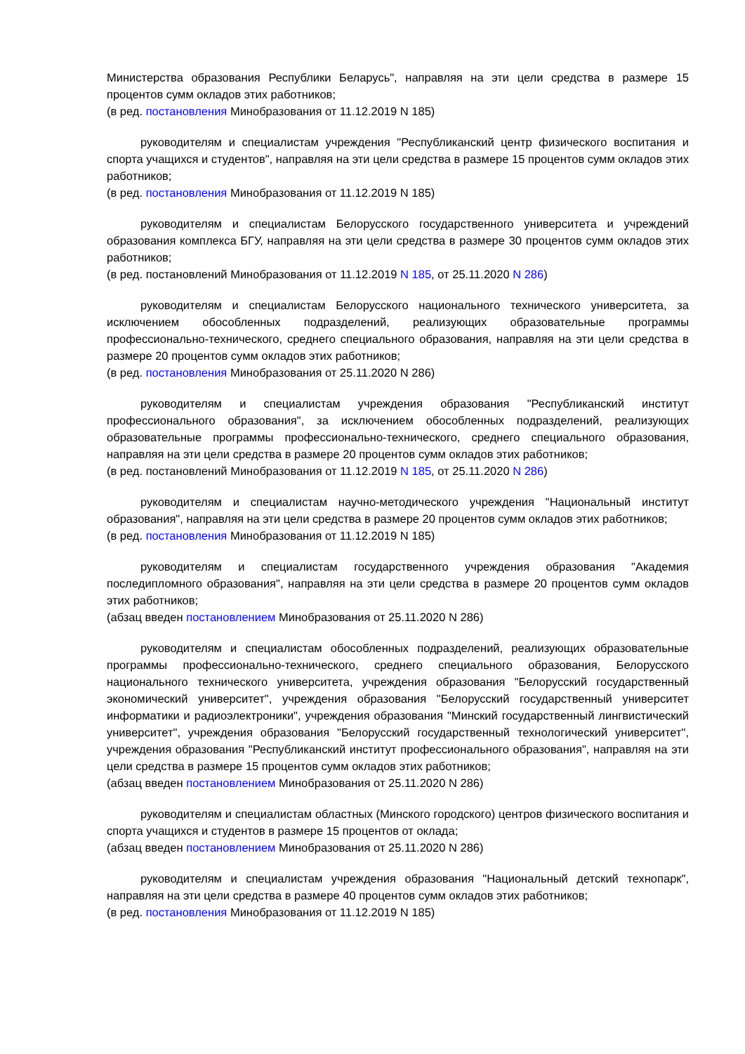Министерства образования Республики Беларусь", направляя на эти цели средства в размере 15 процентов сумм окладов этих работников;
(в ред. постановления Минобразования от 11.12.2019 N 185)
руководителям и специалистам учреждения "Республиканский центр физического воспитания и спорта учащихся и студентов", направляя на эти цели средства в размере 15 процентов сумм окладов этих работников;
(в ред. постановления Минобразования от 11.12.2019 N 185)
руководителям и специалистам Белорусского государственного университета и учреждений образования комплекса БГУ, направляя на эти цели средства в размере 30 процентов сумм окладов этих работников;
(в ред. постановлений Минобразования от 11.12.2019 N 185, от 25.11.2020 N 286)
руководителям и специалистам Белорусского национального технического университета, за исключением обособленных подразделений, реализующих образовательные программы профессионально-технического, среднего специального образования, направляя на эти цели средства в размере 20 процентов сумм окладов этих работников;
(в ред. постановления Минобразования от 25.11.2020 N 286)
руководителям и специалистам учреждения образования "Республиканский институт профессионального образования", за исключением обособленных подразделений, реализующих образовательные программы профессионально-технического, среднего специального образования, направляя на эти цели средства в размере 20 процентов сумм окладов этих работников;
(в ред. постановлений Минобразования от 11.12.2019 N 185, от 25.11.2020 N 286)
руководителям и специалистам научно-методического учреждения "Национальный институт образования", направляя на эти цели средства в размере 20 процентов сумм окладов этих работников;
(в ред. постановления Минобразования от 11.12.2019 N 185)
руководителям и специалистам государственного учреждения образования "Академия последипломного образования", направляя на эти цели средства в размере 20 процентов сумм окладов этих работников;
(абзац введен постановлением Минобразования от 25.11.2020 N 286)
руководителям и специалистам обособленных подразделений, реализующих образовательные программы профессионально-технического, среднего специального образования, Белорусского национального технического университета, учреждения образования "Белорусский государственный экономический университет", учреждения образования "Белорусский государственный университет информатики и радиоэлектроники", учреждения образования "Минский государственный лингвистический университет", учреждения образования "Белорусский государственный технологический университет", учреждения образования "Республиканский институт профессионального образования", направляя на эти цели средства в размере 15 процентов сумм окладов этих работников;
(абзац введен постановлением Минобразования от 25.11.2020 N 286)
руководителям и специалистам областных (Минского городского) центров физического воспитания и спорта учащихся и студентов в размере 15 процентов от оклада;
(абзац введен постановлением Минобразования от 25.11.2020 N 286)
руководителям и специалистам учреждения образования "Национальный детский технопарк", направляя на эти цели средства в размере 40 процентов сумм окладов этих работников;
(в ред. постановления Минобразования от 11.12.2019 N 185)